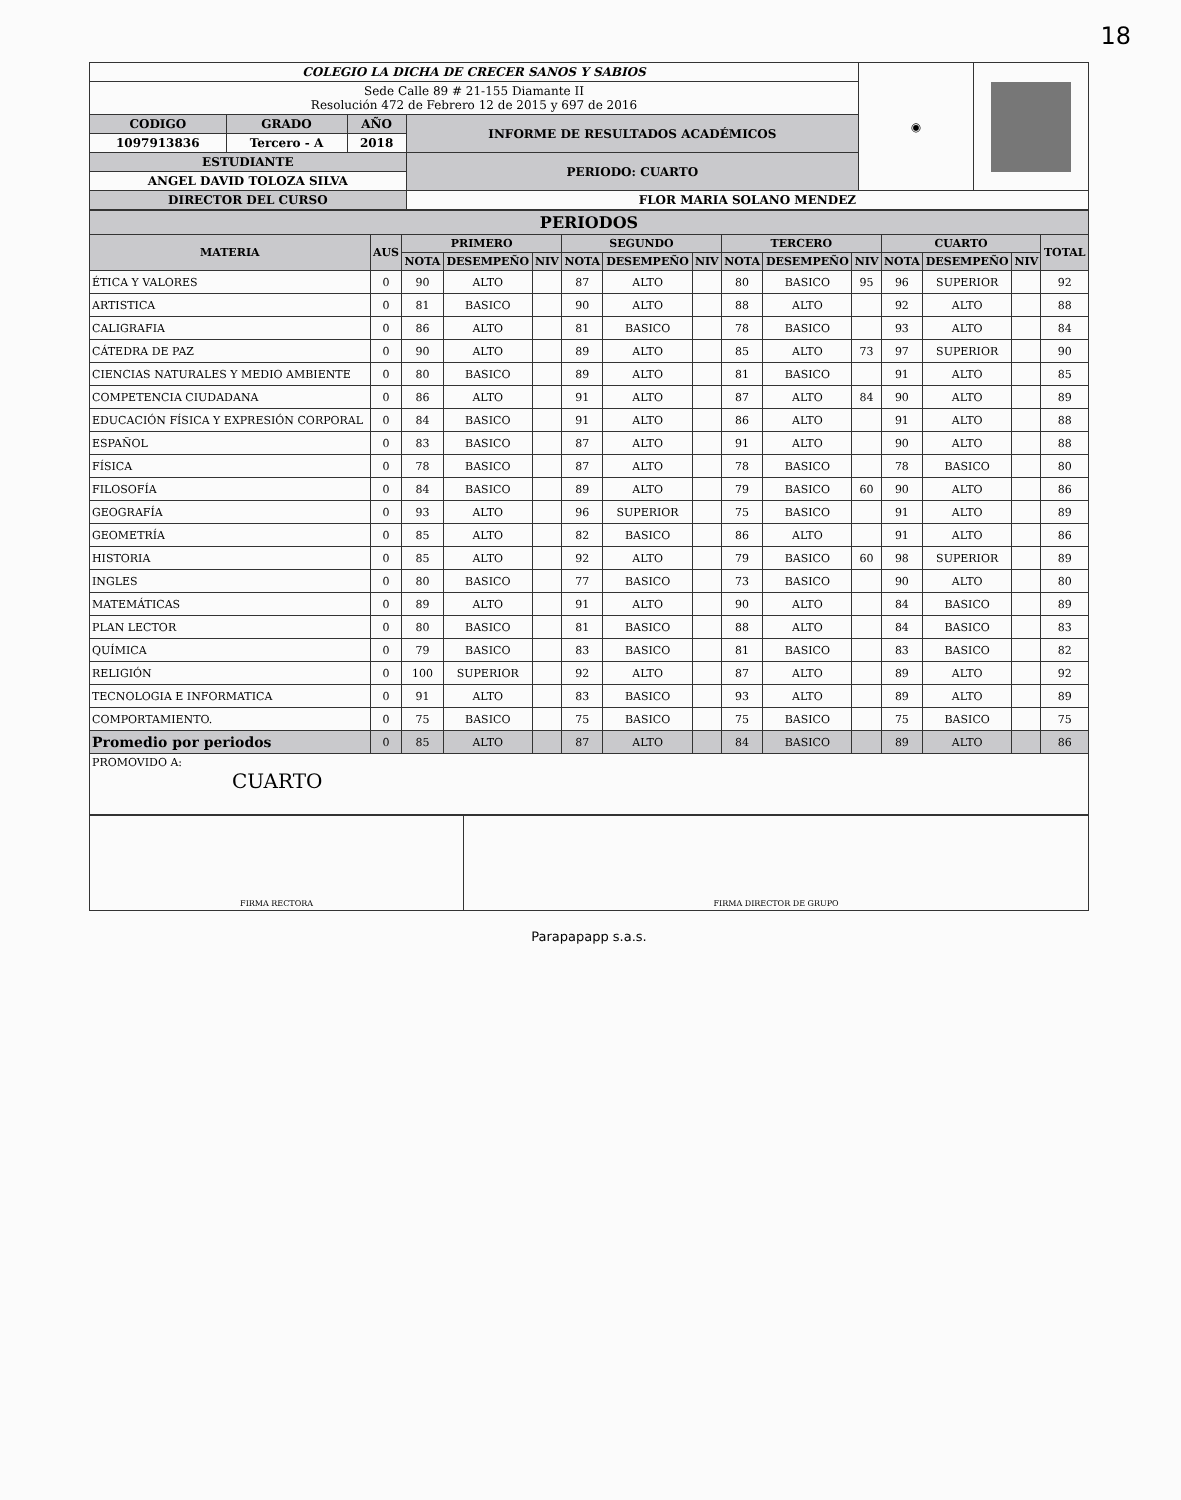18
| COLEGIO LA DICHA DE CRECER SANOS Y SABIOS | | | | ◉ | |
| Sede Calle 89 # 21-155 Diamante II Resolución 472 de Febrero 12 de 2015 y 697 de 2016 | | | | | |
| CODIGO | GRADO | AÑO | INFORME DE RESULTADOS ACADÉMICOS | | |
| 1097913836 | Tercero - A | 2018 | | | |
| ESTUDIANTE | | | PERIODO: CUARTO | | |
| ANGEL DAVID TOLOZA SILVA | | | | | |
| DIRECTOR DEL CURSO | | | FLOR MARIA SOLANO MENDEZ | | |
| PERIODOS | | | | | | | | | | | | | | |
| MATERIA | AUS | PRIMERO | | | SEGUNDO | | | TERCERO | | | CUARTO | | | TOTAL |
| | | NOTA | DESEMPEÑO | NIV | NOTA | DESEMPEÑO | NIV | NOTA | DESEMPEÑO | NIV | NOTA | DESEMPEÑO | NIV | |
| ÉTICA Y VALORES | 0 | 90 | ALTO | | 87 | ALTO | | 80 | BASICO | 95 | 96 | SUPERIOR | | 92 |
| ARTISTICA | 0 | 81 | BASICO | | 90 | ALTO | | 88 | ALTO | | 92 | ALTO | | 88 |
| CALIGRAFIA | 0 | 86 | ALTO | | 81 | BASICO | | 78 | BASICO | | 93 | ALTO | | 84 |
| CÁTEDRA DE PAZ | 0 | 90 | ALTO | | 89 | ALTO | | 85 | ALTO | 73 | 97 | SUPERIOR | | 90 |
| CIENCIAS NATURALES Y MEDIO AMBIENTE | 0 | 80 | BASICO | | 89 | ALTO | | 81 | BASICO | | 91 | ALTO | | 85 |
| COMPETENCIA CIUDADANA | 0 | 86 | ALTO | | 91 | ALTO | | 87 | ALTO | 84 | 90 | ALTO | | 89 |
| EDUCACIÓN FÍSICA Y EXPRESIÓN CORPORAL | 0 | 84 | BASICO | | 91 | ALTO | | 86 | ALTO | | 91 | ALTO | | 88 |
| ESPAÑOL | 0 | 83 | BASICO | | 87 | ALTO | | 91 | ALTO | | 90 | ALTO | | 88 |
| FÍSICA | 0 | 78 | BASICO | | 87 | ALTO | | 78 | BASICO | | 78 | BASICO | | 80 |
| FILOSOFÍA | 0 | 84 | BASICO | | 89 | ALTO | | 79 | BASICO | 60 | 90 | ALTO | | 86 |
| GEOGRAFÍA | 0 | 93 | ALTO | | 96 | SUPERIOR | | 75 | BASICO | | 91 | ALTO | | 89 |
| GEOMETRÍA | 0 | 85 | ALTO | | 82 | BASICO | | 86 | ALTO | | 91 | ALTO | | 86 |
| HISTORIA | 0 | 85 | ALTO | | 92 | ALTO | | 79 | BASICO | 60 | 98 | SUPERIOR | | 89 |
| INGLES | 0 | 80 | BASICO | | 77 | BASICO | | 73 | BASICO | | 90 | ALTO | | 80 |
| MATEMÁTICAS | 0 | 89 | ALTO | | 91 | ALTO | | 90 | ALTO | | 84 | BASICO | | 89 |
| PLAN LECTOR | 0 | 80 | BASICO | | 81 | BASICO | | 88 | ALTO | | 84 | BASICO | | 83 |
| QUÍMICA | 0 | 79 | BASICO | | 83 | BASICO | | 81 | BASICO | | 83 | BASICO | | 82 |
| RELIGIÓN | 0 | 100 | SUPERIOR | | 92 | ALTO | | 87 | ALTO | | 89 | ALTO | | 92 |
| TECNOLOGIA E INFORMATICA | 0 | 91 | ALTO | | 83 | BASICO | | 93 | ALTO | | 89 | ALTO | | 89 |
| COMPORTAMIENTO. | 0 | 75 | BASICO | | 75 | BASICO | | 75 | BASICO | | 75 | BASICO | | 75 |
| Promedio por periodos | 0 | 85 | ALTO | | 87 | ALTO | | 84 | BASICO | | 89 | ALTO | | 86 |
| PROMOVIDO A: CUARTO | | | | | | | | | | | | | | |
| FIRMA RECTORA | FIRMA DIRECTOR DE GRUPO |
Parapapapp s.a.s.